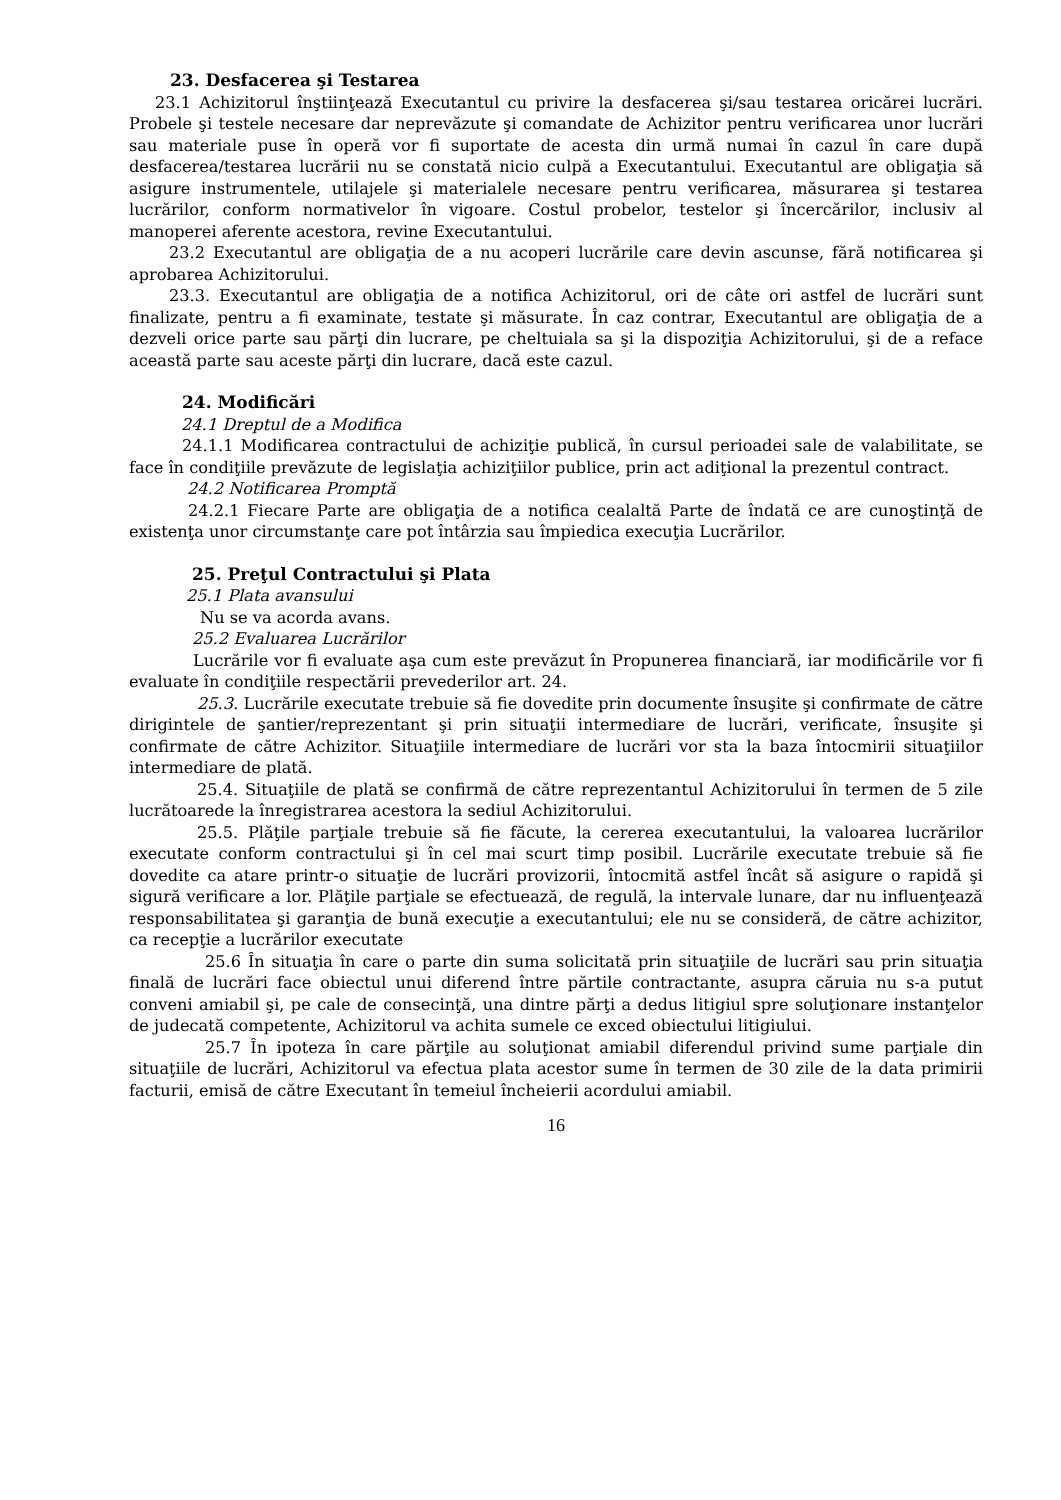23. Desfacerea şi Testarea
23.1 Achizitorul înştiinţează Executantul cu privire la desfacerea şi/sau testarea oricărei lucrări. Probele şi testele necesare dar neprevăzute şi comandate de Achizitor pentru verificarea unor lucrări sau materiale puse în operă vor fi suportate de acesta din urmă numai în cazul în care după desfacerea/testarea lucrării nu se constată nicio culpă a Executantului. Executantul are obligaţia să asigure instrumentele, utilajele şi materialele necesare pentru verificarea, măsurarea şi testarea lucrărilor, conform normativelor în vigoare. Costul probelor, testelor şi încercărilor, inclusiv al manoperei aferente acestora, revine Executantului.
23.2 Executantul are obligaţia de a nu acoperi lucrările care devin ascunse, fără notificarea şi aprobarea Achizitorului.
23.3. Executantul are obligaţia de a notifica Achizitorul, ori de câte ori astfel de lucrări sunt finalizate, pentru a fi examinate, testate şi măsurate. În caz contrar, Executantul are obligaţia de a dezveli orice parte sau părţi din lucrare, pe cheltuiala sa şi la dispoziţia Achizitorului, şi de a reface această parte sau aceste părţi din lucrare, dacă este cazul.
24. Modificări
24.1 Dreptul de a Modifica
24.1.1 Modificarea contractului de achiziţie publică, în cursul perioadei sale de valabilitate, se face în condiţiile prevăzute de legislaţia achiziţiilor publice, prin act adiţional la prezentul contract.
24.2 Notificarea Promptă
24.2.1 Fiecare Parte are obligaţia de a notifica cealaltă Parte de îndată ce are cunoştinţă de existenţa unor circumstanţe care pot întârzia sau împiedica execuţia Lucrărilor.
25. Preţul Contractului şi Plata
25.1 Plata avansului
Nu se va acorda avans.
25.2 Evaluarea Lucrărilor
Lucrările vor fi evaluate aşa cum este prevăzut în Propunerea financiară, iar modificările vor fi evaluate în condiţiile respectării prevederilor art. 24.
25.3. Lucrările executate trebuie să fie dovedite prin documente însuşite şi confirmate de către dirigintele de şantier/reprezentant şi prin situaţii intermediare de lucrări, verificate, însuşite şi confirmate de către Achizitor. Situaţiile intermediare de lucrări vor sta la baza întocmirii situaţiilor intermediare de plată.
25.4. Situaţiile de plată se confirmă de către reprezentantul Achizitorului în termen de 5 zile lucrătoarede la înregistrarea acestora la sediul Achizitorului.
25.5. Plăţile parţiale trebuie să fie făcute, la cererea executantului, la valoarea lucrărilor executate conform contractului şi în cel mai scurt timp posibil. Lucrările executate trebuie să fie dovedite ca atare printr-o situaţie de lucrări provizorii, întocmită astfel încât să asigure o rapidă şi sigură verificare a lor. Plăţile parţiale se efectuează, de regulă, la intervale lunare, dar nu influenţează responsabilitatea şi garanţia de bună execuţie a executantului; ele nu se consideră, de către achizitor, ca recepţie a lucrărilor executate
25.6 În situaţia în care o parte din suma solicitată prin situaţiile de lucrări sau prin situaţia finală de lucrări face obiectul unui diferend între părtile contractante, asupra căruia nu s-a putut conveni amiabil şi, pe cale de consecinţă, una dintre părţi a dedus litigiul spre soluţionare instanţelor de judecată competente, Achizitorul va achita sumele ce exced obiectului litigiului.
25.7 În ipoteza în care părţile au soluţionat amiabil diferendul privind sume parţiale din situaţiile de lucrări, Achizitorul va efectua plata acestor sume în termen de 30 zile de la data primirii facturii, emisă de către Executant în temeiul încheierii acordului amiabil.
16